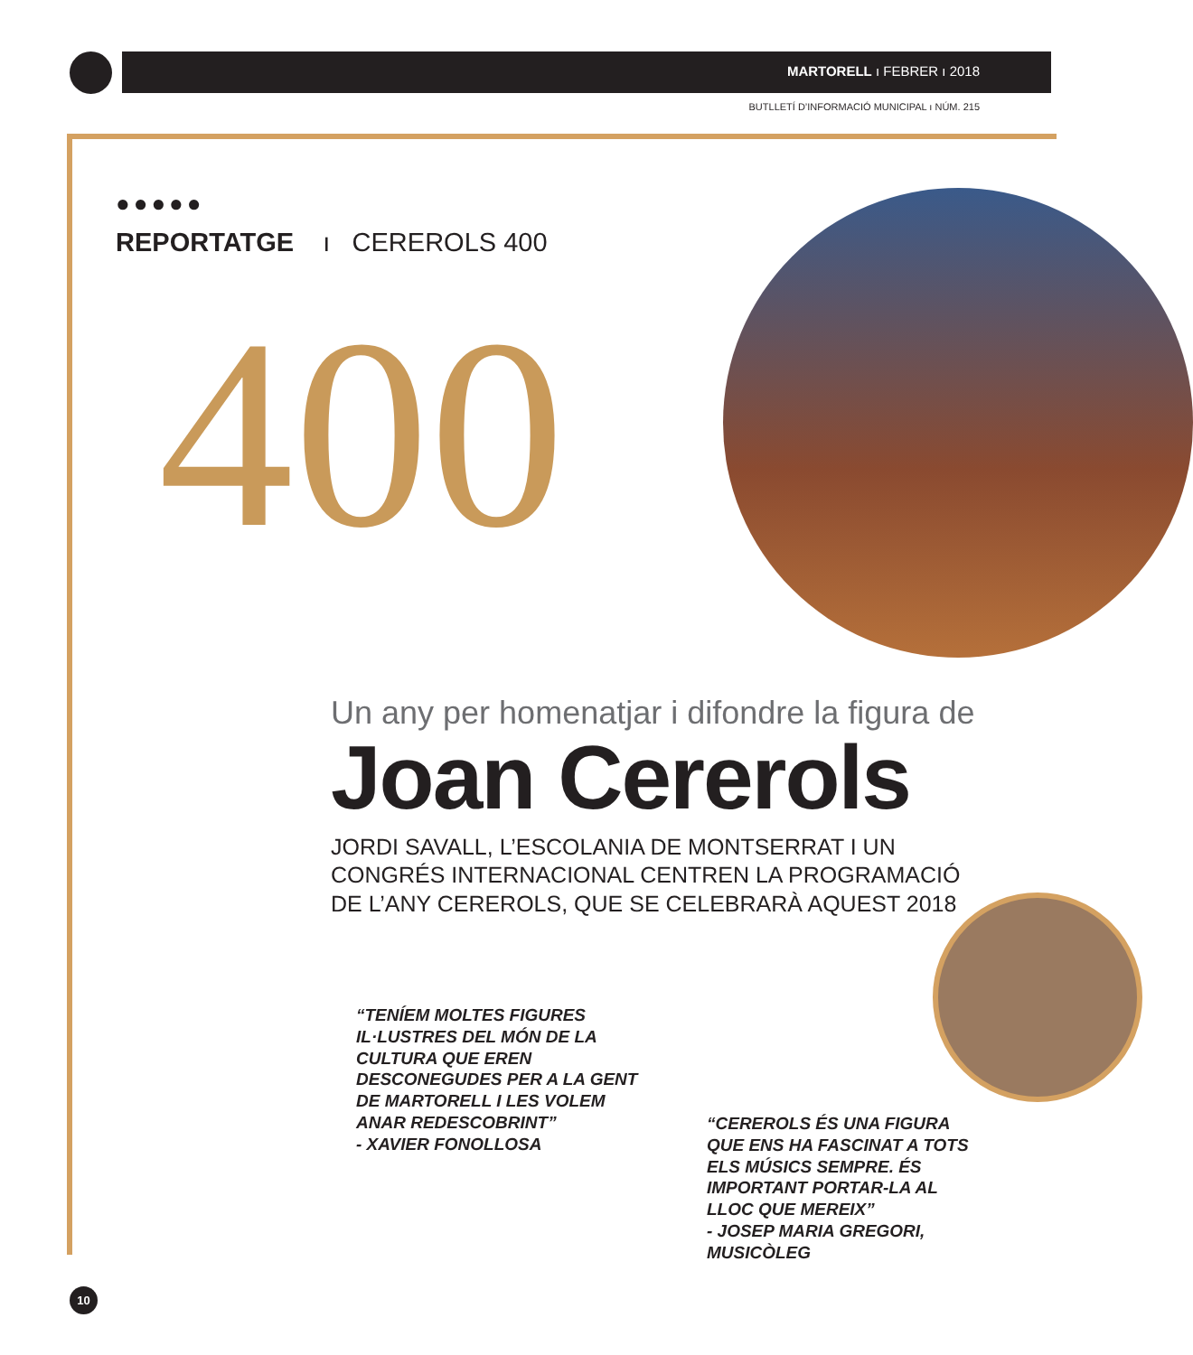MARTORELL ı FEBRER ı 2018
BUTLLETÍ D’INFORMACIÓ MUNICIPAL ı NÚM. 215
●●●●●
REPORTATGE ı CEREROLS 400
400
Un any per homenatjar i difondre la figura de
Joan Cererols
JORDI SAVALL, L’ESCOLANIA DE MONTSERRAT I UN CONGRÉS INTERNACIONAL CENTREN LA PROGRAMACIÓ DE L’ANY CEREROLS, QUE SE CELEBRARÀ AQUEST 2018
“TENÍEM MOLTES FIGURES IL·LUSTRES DEL MÓN DE LA CULTURA QUE EREN DESCONEGUDES PER A LA GENT DE MARTORELL I LES VOLEM ANAR REDESCOBRINT”
- XAVIER FONOLLOSA
“CEREROLS ÉS UNA FIGURA QUE ENS HA FASCINAT A TOTS ELS MÚSICS SEMPRE. ÉS IMPORTANT PORTAR-LA AL LLOC QUE MEREIX”
- JOSEP MARIA GREGORI, MUSICÒLEG
10